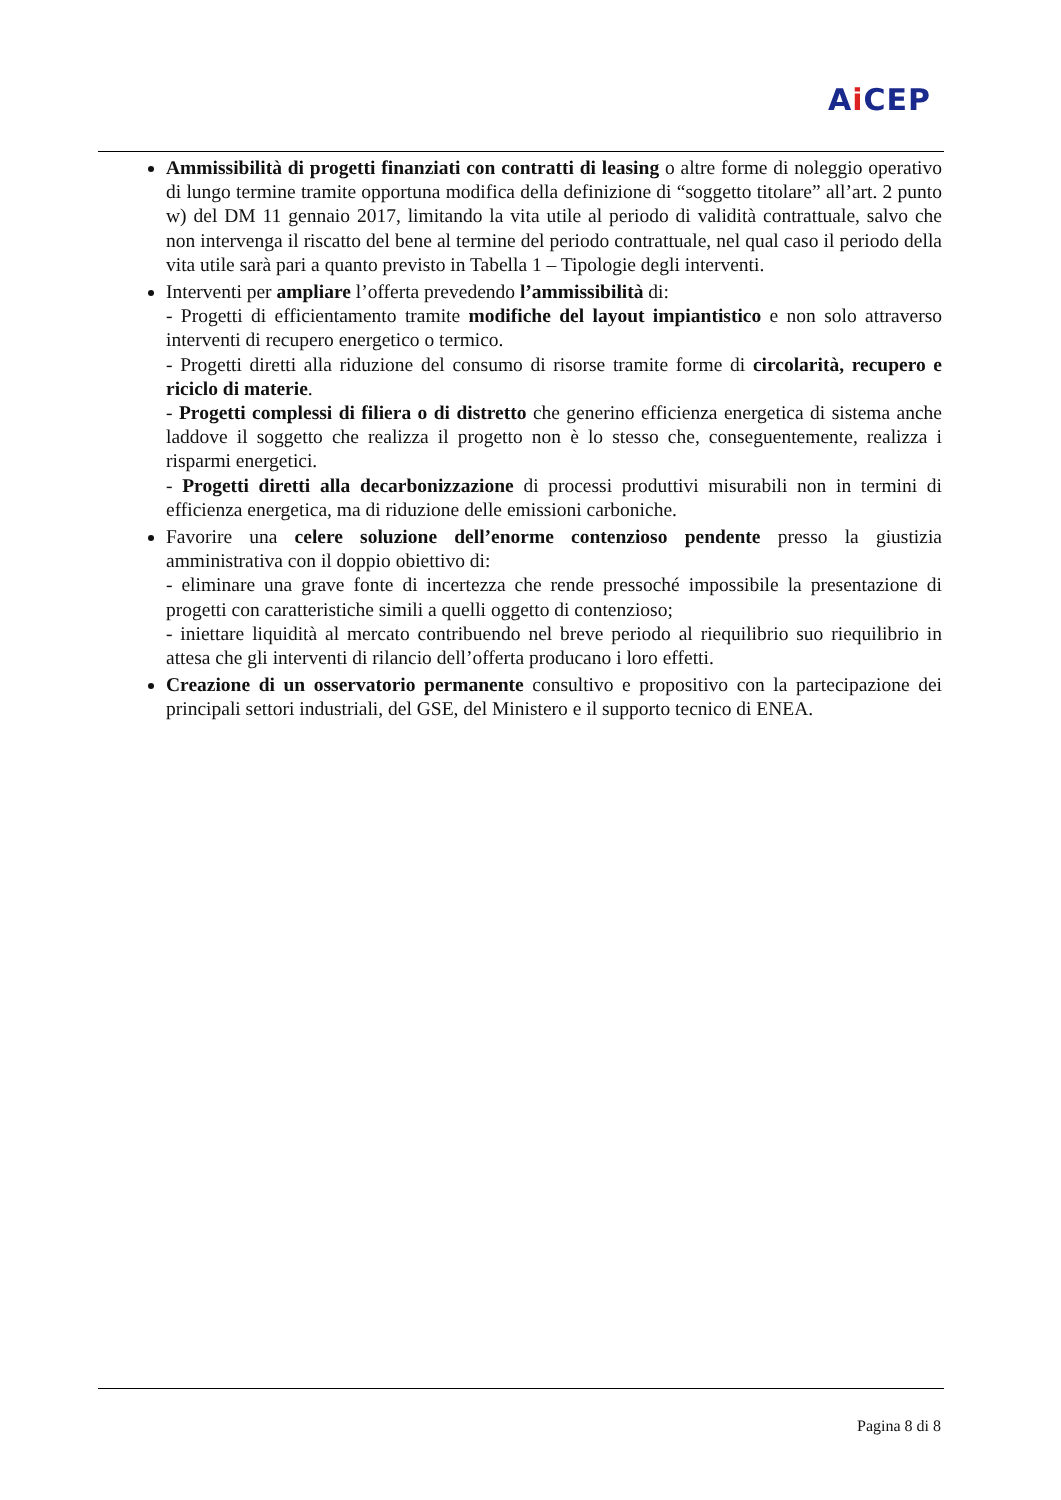Ai CEP
Ammissibilità di progetti finanziati con contratti di leasing o altre forme di noleggio operativo di lungo termine tramite opportuna modifica della definizione di “soggetto titolare” all’art. 2 punto w) del DM 11 gennaio 2017, limitando la vita utile al periodo di validità contrattuale, salvo che non intervenga il riscatto del bene al termine del periodo contrattuale, nel qual caso il periodo della vita utile sarà pari a quanto previsto in Tabella 1 – Tipologie degli interventi.
Interventi per ampliare l’offerta prevedendo l’ammissibilità di:
- Progetti di efficientamento tramite modifiche del layout impiantistico e non solo attraverso interventi di recupero energetico o termico.
- Progetti diretti alla riduzione del consumo di risorse tramite forme di circolarità, recupero e riciclo di materie.
- Progetti complessi di filiera o di distretto che generino efficienza energetica di sistema anche laddove il soggetto che realizza il progetto non è lo stesso che, conseguentemente, realizza i risparmi energetici.
- Progetti diretti alla decarbonizzazione di processi produttivi misurabili non in termini di efficienza energetica, ma di riduzione delle emissioni carboniche.
Favorire una celere soluzione dell’enorme contenzioso pendente presso la giustizia amministrativa con il doppio obiettivo di:
- eliminare una grave fonte di incertezza che rende pressoché impossibile la presentazione di progetti con caratteristiche simili a quelli oggetto di contenzioso;
- iniettare liquidità al mercato contribuendo nel breve periodo al riequilibrio suo riequilibrio in attesa che gli interventi di rilancio dell’offerta producano i loro effetti.
Creazione di un osservatorio permanente consultivo e propositivo con la partecipazione dei principali settori industriali, del GSE, del Ministero e il supporto tecnico di ENEA.
Pagina 8 di 8